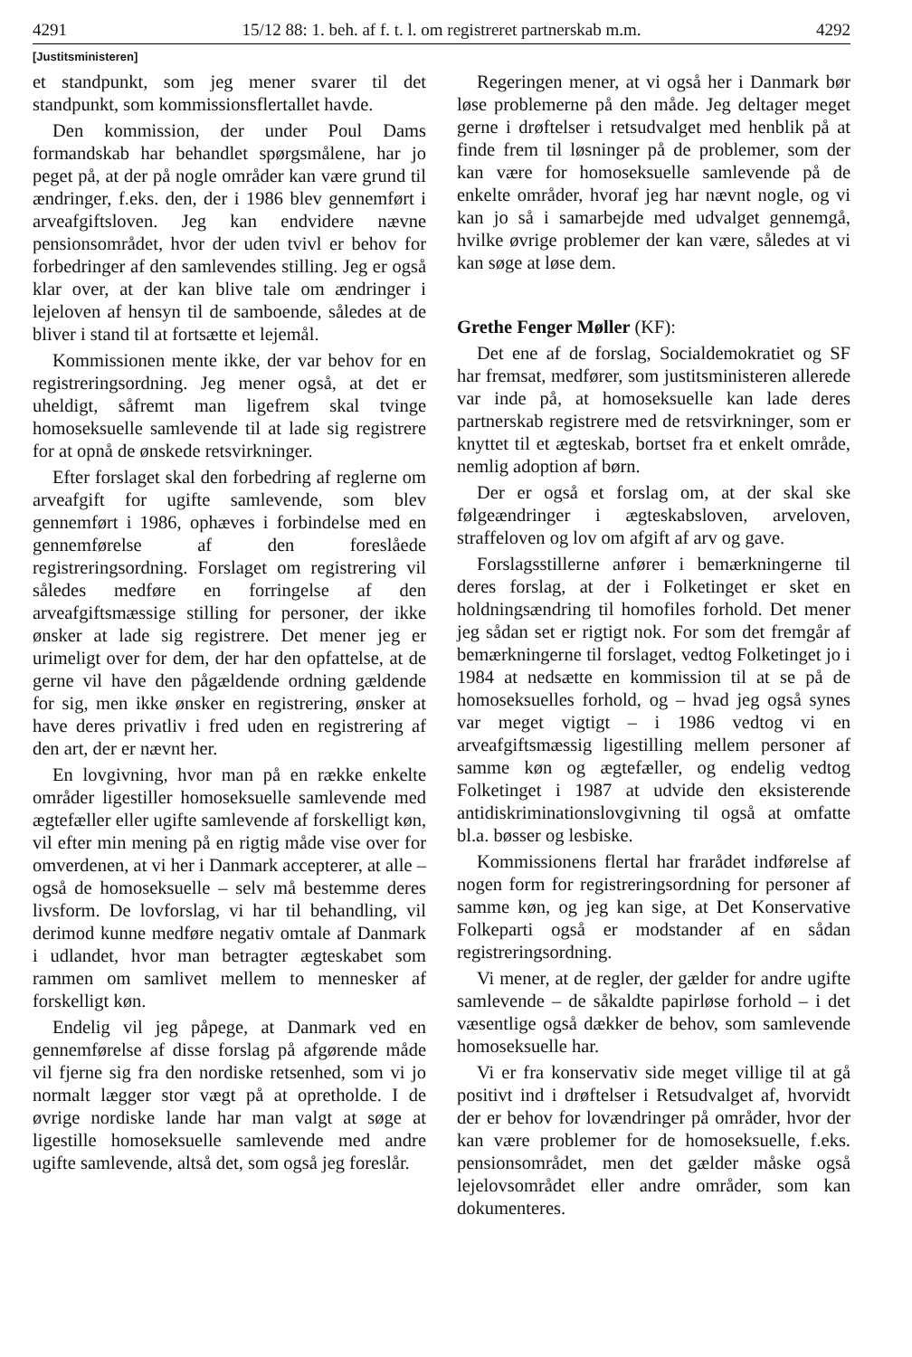4291 15/12 88: 1. beh. af f. t. l. om registreret partnerskab m.m. 4292
[Justitsministeren]
et standpunkt, som jeg mener svarer til det standpunkt, som kommissionsflertallet havde.
Den kommission, der under Poul Dams formandskab har behandlet spørgsmålene, har jo peget på, at der på nogle områder kan være grund til ændringer, f.eks. den, der i 1986 blev gennemført i arveafgiftsloven. Jeg kan endvidere nævne pensionsområdet, hvor der uden tvivl er behov for forbedringer af den samlevendes stilling. Jeg er også klar over, at der kan blive tale om ændringer i lejeloven af hensyn til de samboende, således at de bliver i stand til at fortsætte et lejemål.
Kommissionen mente ikke, der var behov for en registreringsordning. Jeg mener også, at det er uheldigt, såfremt man ligefrem skal tvinge homoseksuelle samlevende til at lade sig registrere for at opnå de ønskede retsvirkninger.
Efter forslaget skal den forbedring af reglerne om arveafgift for ugifte samlevende, som blev gennemført i 1986, ophæves i forbindelse med en gennemførelse af den foreslåede registreringsordning. Forslaget om registrering vil således medføre en forringelse af den arveafgiftsmæssige stilling for personer, der ikke ønsker at lade sig registrere. Det mener jeg er urimeligt over for dem, der har den opfattelse, at de gerne vil have den pågældende ordning gældende for sig, men ikke ønsker en registrering, ønsker at have deres privatliv i fred uden en registrering af den art, der er nævnt her.
En lovgivning, hvor man på en række enkelte områder ligestiller homoseksuelle samlevende med ægtefæller eller ugifte samlevende af forskelligt køn, vil efter min mening på en rigtig måde vise over for omverdenen, at vi her i Danmark accepterer, at alle – også de homoseksuelle – selv må bestemme deres livsform. De lovforslag, vi har til behandling, vil derimod kunne medføre negativ omtale af Danmark i udlandet, hvor man betragter ægteskabet som rammen om samlivet mellem to mennesker af forskelligt køn.
Endelig vil jeg påpege, at Danmark ved en gennemførelse af disse forslag på afgørende måde vil fjerne sig fra den nordiske retsenhed, som vi jo normalt lægger stor vægt på at opretholde. I de øvrige nordiske lande har man valgt at søge at ligestille homoseksuelle samlevende med andre ugifte samlevende, altså det, som også jeg foreslår.
Regeringen mener, at vi også her i Danmark bør løse problemerne på den måde. Jeg deltager meget gerne i drøftelser i retsudvalget med henblik på at finde frem til løsninger på de problemer, som der kan være for homoseksuelle samlevende på de enkelte områder, hvoraf jeg har nævnt nogle, og vi kan jo så i samarbejde med udvalget gennemgå, hvilke øvrige problemer der kan være, således at vi kan søge at løse dem.
Grethe Fenger Møller (KF):
Det ene af de forslag, Socialdemokratiet og SF har fremsat, medfører, som justitsministeren allerede var inde på, at homoseksuelle kan lade deres partnerskab registrere med de retsvirkninger, som er knyttet til et ægteskab, bortset fra et enkelt område, nemlig adoption af børn.
Der er også et forslag om, at der skal ske følgeændringer i ægteskabsloven, arveloven, straffeloven og lov om afgift af arv og gave.
Forslagsstillerne anfører i bemærkningerne til deres forslag, at der i Folketinget er sket en holdningsændring til homofiles forhold. Det mener jeg sådan set er rigtigt nok. For som det fremgår af bemærkningerne til forslaget, vedtog Folketinget jo i 1984 at nedsætte en kommission til at se på de homoseksuelles forhold, og – hvad jeg også synes var meget vigtigt – i 1986 vedtog vi en arveafgiftsmæssig ligestilling mellem personer af samme køn og ægtefæller, og endelig vedtog Folketinget i 1987 at udvide den eksisterende antidiskriminationslovgivning til også at omfatte bl.a. bøsser og lesbiske.
Kommissionens flertal har frarådet indførelse af nogen form for registreringsordning for personer af samme køn, og jeg kan sige, at Det Konservative Folkeparti også er modstander af en sådan registreringsordning.
Vi mener, at de regler, der gælder for andre ugifte samlevende – de såkaldte papirløse forhold – i det væsentlige også dækker de behov, som samlevende homoseksuelle har.
Vi er fra konservativ side meget villige til at gå positivt ind i drøftelser i Retsudvalget af, hvorvidt der er behov for lovændringer på områder, hvor der kan være problemer for de homoseksuelle, f.eks. pensionsområdet, men det gælder måske også lejelovsområdet eller andre områder, som kan dokumenteres.